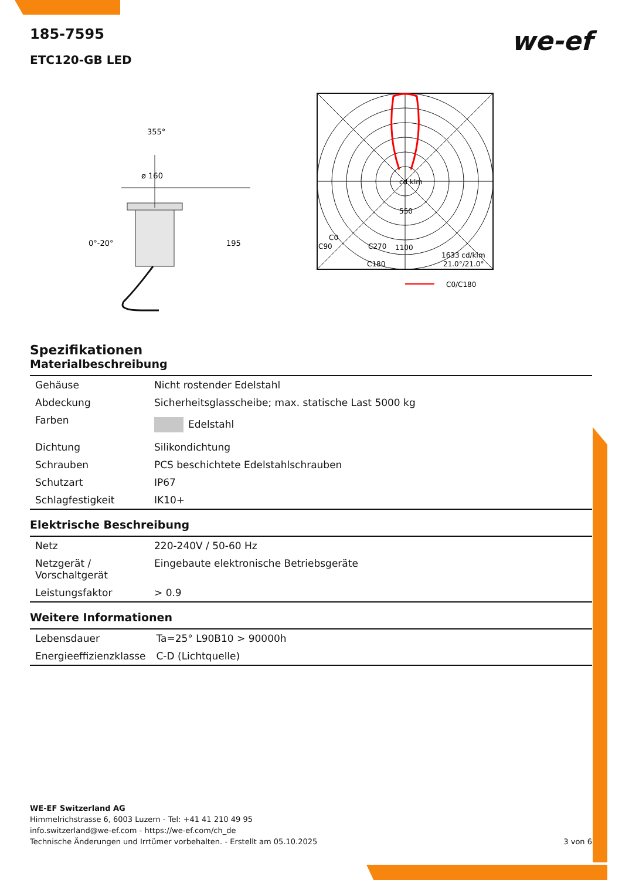we-ef
185-7595
ETC120-GB LED
355°
ø 160
0°-20°
195
cd klm
550
C0
C90
C270
1100
C180
1633 cd/klm
21.0°/21.0°
C0/C180
Spezifikationen
Materialbeschreibung
| Gehäuse | Nicht rostender Edelstahl |
| Abdeckung | Sicherheitsglasscheibe; max. statische Last 5000 kg |
| Farben | Edelstahl |
| Dichtung | Silikondichtung |
| Schrauben | PCS beschichtete Edelstahlschrauben |
| Schutzart | IP67 |
| Schlagfestigkeit | IK10+ |
Elektrische Beschreibung
| Netz | 220-240V / 50-60 Hz |
| Netzgerät / Vorschaltgerät | Eingebaute elektronische Betriebsgeräte |
| Leistungsfaktor | > 0.9 |
Weitere Informationen
| Lebensdauer | Ta=25° L90B10 > 90000h |
| Energieeffizienzklasse | C-D (Lichtquelle) |
WE-EF Switzerland AG
Himmelrichstrasse 6, 6003 Luzern - Tel: +41 41 210 49 95
info.switzerland@we-ef.com - https://we-ef.com/ch_de
Technische Änderungen und Irrtümer vorbehalten. - Erstellt am 05.10.2025 3 von 6